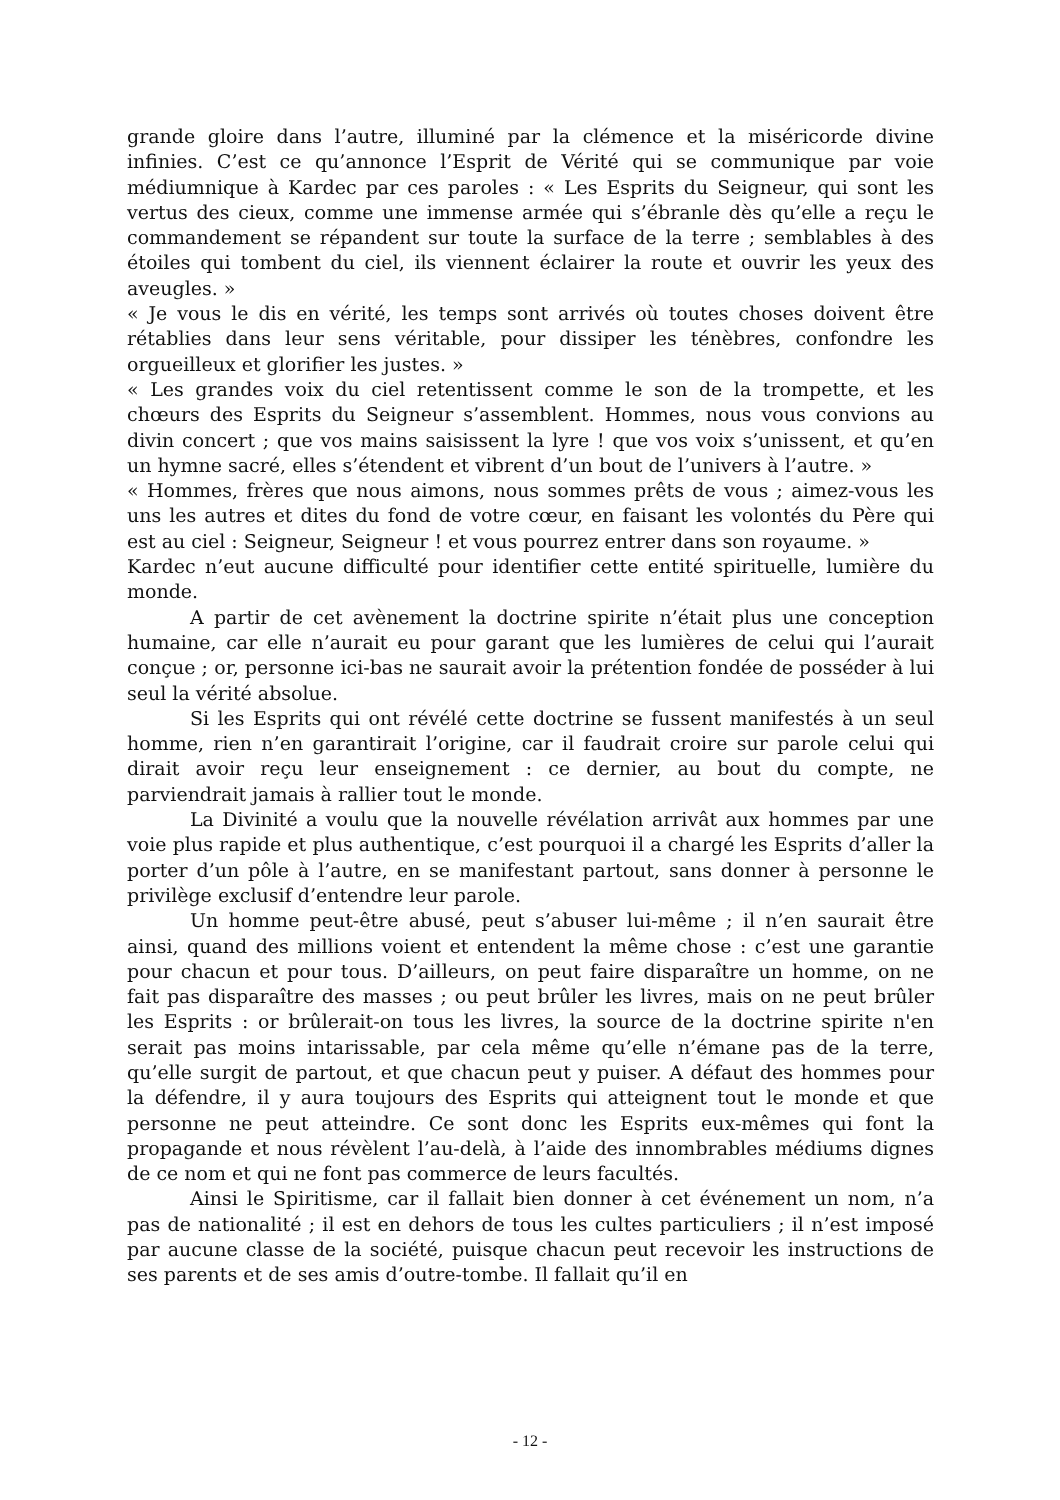grande gloire dans l’autre, illuminé par la clémence et la miséricorde divine infinies. C’est ce qu’annonce l’Esprit de Vérité qui se communique par voie médiumnique à Kardec par ces paroles : « Les Esprits du Seigneur, qui sont les vertus des cieux, comme une immense armée qui s’ébranle dès qu’elle a reçu le commandement se répandent sur toute la surface de la terre ; semblables à des étoiles qui tombent du ciel, ils viennent éclairer la route et ouvrir les yeux des aveugles. »
« Je vous le dis en vérité, les temps sont arrivés où toutes choses doivent être rétablies dans leur sens véritable, pour dissiper les ténèbres, confondre les orgueilleux et glorifier les justes. »
« Les grandes voix du ciel retentissent comme le son de la trompette, et les chœurs des Esprits du Seigneur s’assemblent. Hommes, nous vous convions au divin concert ; que vos mains saisissent la lyre ! que vos voix s’unissent, et qu’en un hymne sacré, elles s’étendent et vibrent d’un bout de l’univers à l’autre. »
« Hommes, frères que nous aimons, nous sommes prêts de vous ; aimez-vous les uns les autres et dites du fond de votre cœur, en faisant les volontés du Père qui est au ciel : Seigneur, Seigneur ! et vous pourrez entrer dans son royaume. »
Kardec n’eut aucune difficulté pour identifier cette entité spirituelle, lumière du monde.
A partir de cet avènement la doctrine spirite n’était plus une conception humaine, car elle n’aurait eu pour garant que les lumières de celui qui l’aurait conçue ; or, personne ici-bas ne saurait avoir la prétention fondée de posséder à lui seul la vérité absolue.
Si les Esprits qui ont révélé cette doctrine se fussent manifestés à un seul homme, rien n’en garantirait l’origine, car il faudrait croire sur parole celui qui dirait avoir reçu leur enseignement : ce dernier, au bout du compte, ne parviendrait jamais à rallier tout le monde.
La Divinité a voulu que la nouvelle révélation arrivât aux hommes par une voie plus rapide et plus authentique, c’est pourquoi il a chargé les Esprits d’aller la porter d’un pôle à l’autre, en se manifestant partout, sans donner à personne le privilège exclusif d’entendre leur parole.
Un homme peut-être abusé, peut s’abuser lui-même ; il n’en saurait être ainsi, quand des millions voient et entendent la même chose : c’est une garantie pour chacun et pour tous. D’ailleurs, on peut faire disparaître un homme, on ne fait pas disparaître des masses ; ou peut brûler les livres, mais on ne peut brûler les Esprits : or brûlerait-on tous les livres, la source de la doctrine spirite n'en serait pas moins intarissable, par cela même qu’elle n’émane pas de la terre, qu’elle surgit de partout, et que chacun peut y puiser. A défaut des hommes pour la défendre, il y aura toujours des Esprits qui atteignent tout le monde et que personne ne peut atteindre. Ce sont donc les Esprits eux-mêmes qui font la propagande et nous révèlent l’au-delà, à l’aide des innombrables médiums dignes de ce nom et qui ne font pas commerce de leurs facultés.
Ainsi le Spiritisme, car il fallait bien donner à cet événement un nom, n’a pas de nationalité ; il est en dehors de tous les cultes particuliers ; il n’est imposé par aucune classe de la société, puisque chacun peut recevoir les instructions de ses parents et de ses amis d’outre-tombe. Il fallait qu’il en
- 12 -